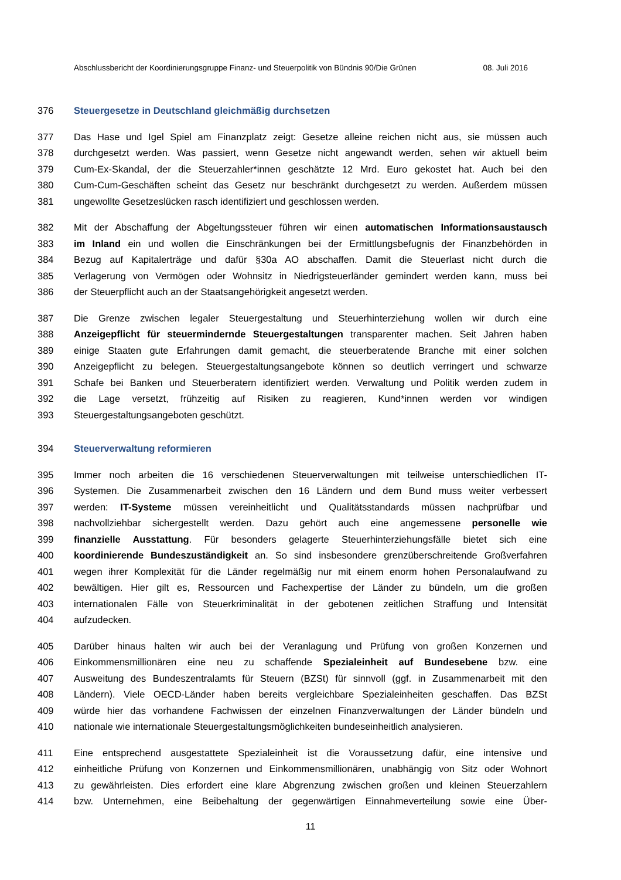Abschlussbericht der Koordinierungsgruppe Finanz- und Steuerpolitik von Bündnis 90/Die Grünen 08. Juli 2016
376 Steuergesetze in Deutschland gleichmäßig durchsetzen
377 Das Hase und Igel Spiel am Finanzplatz zeigt: Gesetze alleine reichen nicht aus, sie müssen auch
378 durchgesetzt werden. Was passiert, wenn Gesetze nicht angewandt werden, sehen wir aktuell beim
379 Cum-Ex-Skandal, der die Steuerzahler*innen geschätzte 12 Mrd. Euro gekostet hat. Auch bei den
380 Cum-Cum-Geschäften scheint das Gesetz nur beschränkt durchgesetzt zu werden. Außerdem müssen
381 ungewollte Gesetzeslücken rasch identifiziert und geschlossen werden.
382 Mit der Abschaffung der Abgeltungssteuer führen wir einen automatischen Informationsaustausch
383 im Inland ein und wollen die Einschränkungen bei der Ermittlungsbefugnis der Finanzbehörden in
384 Bezug auf Kapitalerträge und dafür §30a AO abschaffen. Damit die Steuerlast nicht durch die
385 Verlagerung von Vermögen oder Wohnsitz in Niedrigsteuerländer gemindert werden kann, muss bei
386 der Steuerpflicht auch an der Staatsangehörigkeit angesetzt werden.
387 Die Grenze zwischen legaler Steuergestaltung und Steuerhinterziehung wollen wir durch eine
388 Anzeigepflicht für steuermindernde Steuergestaltungen transparenter machen. Seit Jahren haben
389 einige Staaten gute Erfahrungen damit gemacht, die steuerberatende Branche mit einer solchen
390 Anzeigepflicht zu belegen. Steuergestaltungsangebote können so deutlich verringert und schwarze
391 Schafe bei Banken und Steuerberatern identifiziert werden. Verwaltung und Politik werden zudem in
392 die Lage versetzt, frühzeitig auf Risiken zu reagieren, Kund*innen werden vor windigen
393 Steuergestaltungsangeboten geschützt.
394 Steuerverwaltung reformieren
395 Immer noch arbeiten die 16 verschiedenen Steuerverwaltungen mit teilweise unterschiedlichen IT-
396 Systemen. Die Zusammenarbeit zwischen den 16 Ländern und dem Bund muss weiter verbessert
397 werden: IT-Systeme müssen vereinheitlicht und Qualitätsstandards müssen nachprüfbar und
398 nachvollziehbar sichergestellt werden. Dazu gehört auch eine angemessene personelle wie
399 finanzielle Ausstattung. Für besonders gelagerte Steuerhinterziehungsfälle bietet sich eine
400 koordinierende Bundeszuständigkeit an. So sind insbesondere grenzüberschreitende Großverfahren
401 wegen ihrer Komplexität für die Länder regelmäßig nur mit einem enorm hohen Personalaufwand zu
402 bewältigen. Hier gilt es, Ressourcen und Fachexpertise der Länder zu bündeln, um die großen
403 internationalen Fälle von Steuerkriminalität in der gebotenen zeitlichen Straffung und Intensität
404 aufzudecken.
405 Darüber hinaus halten wir auch bei der Veranlagung und Prüfung von großen Konzernen und
406 Einkommensmillionären eine neu zu schaffende Spezialeinheit auf Bundesebene bzw. eine
407 Ausweitung des Bundeszentralamts für Steuern (BZSt) für sinnvoll (ggf. in Zusammenarbeit mit den
408 Ländern). Viele OECD-Länder haben bereits vergleichbare Spezialeinheiten geschaffen. Das BZSt
409 würde hier das vorhandene Fachwissen der einzelnen Finanzverwaltungen der Länder bündeln und
410 nationale wie internationale Steuergestaltungsmöglichkeiten bundeseinheitlich analysieren.
411 Eine entsprechend ausgestattete Spezialeinheit ist die Voraussetzung dafür, eine intensive und
412 einheitliche Prüfung von Konzernen und Einkommensmillionären, unabhängig von Sitz oder Wohnort
413 zu gewährleisten. Dies erfordert eine klare Abgrenzung zwischen großen und kleinen Steuerzahlern
414 bzw. Unternehmen, eine Beibehaltung der gegenwärtigen Einnahmeverteilung sowie eine Über-
11